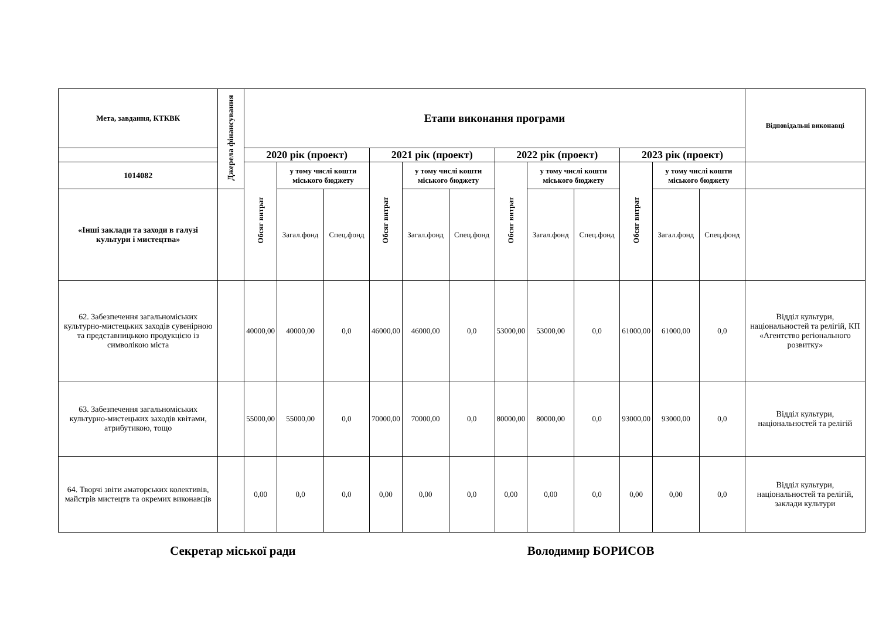| Мета, завдання, КТКВК | Джерела фінансування | Етапи виконання програми | | | | | | | | | | | | Відповідальні виконавці |
| --- | --- | --- | --- | --- | --- | --- | --- | --- | --- | --- | --- | --- | --- | --- |
| | | 2020 рік (проект) | | | 2021 рік (проект) | | | 2022 рік (проект) | | | 2023 рік (проект) | | | |
| 1014082 | | Обсяг витрат | у тому числі кошти міського бюджету | | Обсяг витрат | у тому числі кошти міського бюджету | | Обсяг витрат | у тому числі кошти міського бюджету | | Обсяг витрат | у тому числі кошти міського бюджету | | |
| «Інші заклади та заходи в галузі культури і мистецтва» | | | Загал.фонд | Спец.фонд | | Загал.фонд | Спец.фонд | | Загал.фонд | Спец.фонд | | Загал.фонд | Спец.фонд | |
| 62. Забезпечення загальноміських культурно-мистецьких заходів сувенірною та представницькою продукцією із символікою міста | | 40000,00 | 40000,00 | 0,0 | 46000,00 | 46000,00 | 0,0 | 53000,00 | 53000,00 | 0,0 | 61000,00 | 61000,00 | 0,0 | Відділ культури, національностей та релігій, КП «Агентство регіонального розвитку» |
| 63. Забезпечення загальноміських культурно-мистецьких заходів квітами, атрибутикою, тощо | | 55000,00 | 55000,00 | 0,0 | 70000,00 | 70000,00 | 0,0 | 80000,00 | 80000,00 | 0,0 | 93000,00 | 93000,00 | 0,0 | Відділ культури, національностей та релігій |
| 64. Творчі звіти аматорських колективів, майстрів мистецтв та окремих виконавців | | 0,00 | 0,0 | 0,0 | 0,00 | 0,00 | 0,0 | 0,00 | 0,00 | 0,0 | 0,00 | 0,00 | 0,0 | Відділ культури, національностей та релігій, заклади культури |
Секретар міської ради Володимир БОРИСОВ